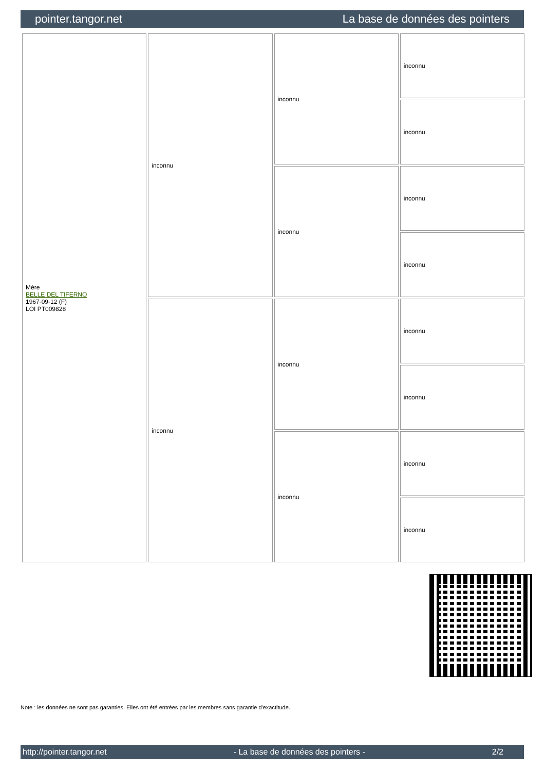pointer.tangor.net La base de données des pointers
| Mère BELLE DEL TIFERNO 1967-09-12 (F) LOI PT009828 | inconnu | inconnu | inconnu |
| | | | inconnu |
| | | inconnu | inconnu |
| | | | inconnu |
| | inconnu | inconnu | inconnu |
| | | | inconnu |
| | | inconnu | inconnu |
| | | | inconnu |
Note : les données ne sont pas garanties. Elles ont été entrées par les membres sans garantie d'exactitude.
http://pointer.tangor.net - La base de données des pointers - 2/2